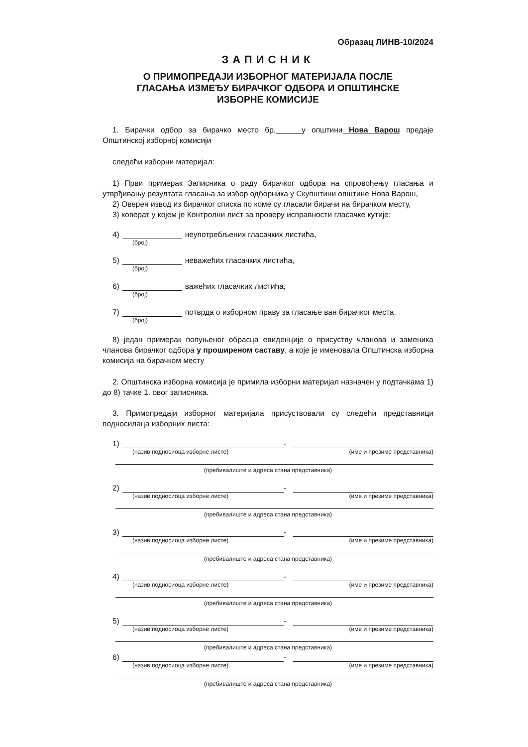Образац ЛИНВ-10/2024
ЗАПИСНИК
О ПРИМОПРЕДАЈИ ИЗБОРНОГ МАТЕРИЈАЛА ПОСЛЕ
ГЛАСАЊА ИЗМЕЂУ БИРАЧКОГ ОДБОРА И ОПШТИНСКЕ
ИЗБОРНЕ КОМИСИЈЕ
1. Бирачки одбор за бирачко место бр.______у општини Нова Варош предаје Општинској изборној комисији
следећи изборни материјал:
1) Први примерак Записника о раду бирачког одбора на спровођењу гласања и утврђивању резултата гласања за избор одборника у Скупштини општине Нова Варош,
2) Оверен извод из бирачког списка по коме су гласали бирачи на бирачком месту,
3) коверат у којем је Контролни лист за проверу исправности гласачке кутије;
4) неупотребљених гласачких листића,
(број)
5) неважећих гласачких листића,
(број)
6) важећих гласачких листића,
(број)
7) потврда о изборном праву за гласање ван бирачког места.
(број)
8) један примерак попуњеног обрасца евиденције о присуству чланова и заменика чланова бирачког одбора у проширеном саставу, а које је именовала Општинска изборна комисија на бирачком месту
2. Општинска изборна комисија је примила изборни материјал назначен у подтачкама 1) до 8) тачке 1. овог записника.
3. Примопредаји изборног материјала присуствовали су следећи представници подносилаца изборних листа:
1) -
(назив подносиоца изборне листе) (име и презиме представника)
(пребивалиште и адреса стана представника)
2) -
(назив подносиоца изборне листе) (име и презиме представника)
(пребивалиште и адреса стана представника)
3) -
(назив подносиоца изборне листе) (име и презиме представника)
(пребивалиште и адреса стана представника)
4) -
(назив подносиоца изборне листе) (име и презиме представника)
(пребивалиште и адреса стана представника)
5) -
(назив подносиоца изборне листе) (име и презиме представника)
(пребивалиште и адреса стана представника)
6) -
(назив подносиоца изборне листе) (име и презиме представника)
(пребивалиште и адреса стана представника)